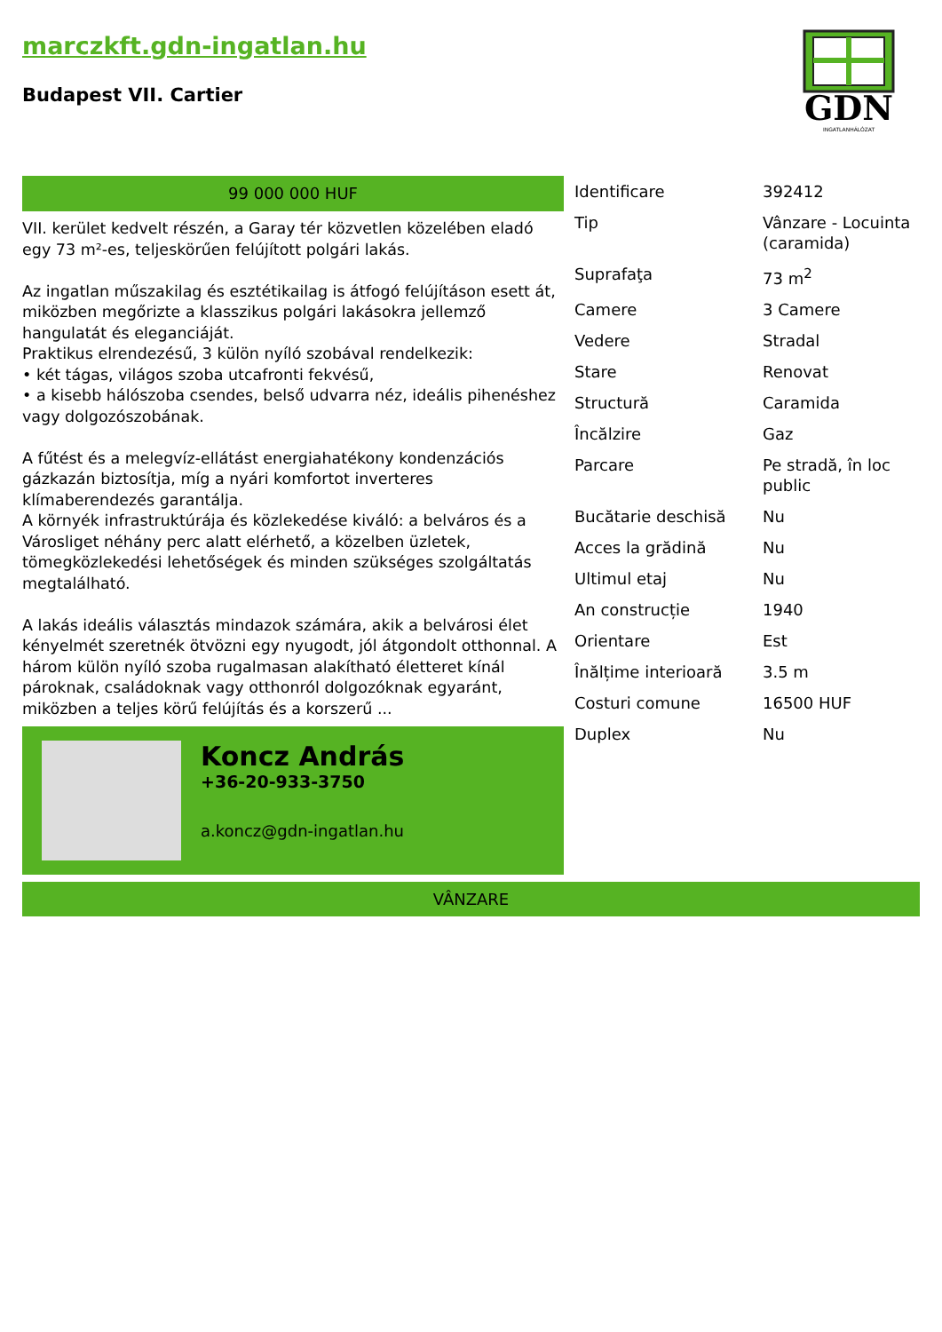marczkft.gdn-ingatlan.hu
Budapest VII. Cartier
GDN
INGATLANHÁLÓZAT
99 000 000 HUF
VII. kerület kedvelt részén, a Garay tér közvetlen közelében eladó egy 73 m²-es, teljeskörűen felújított polgári lakás.
Az ingatlan műszakilag és esztétikailag is átfogó felújításon esett át, miközben megőrizte a klasszikus polgári lakásokra jellemző hangulatát és eleganciáját.
Praktikus elrendezésű, 3 külön nyíló szobával rendelkezik:
• két tágas, világos szoba utcafronti fekvésű,
• a kisebb hálószoba csendes, belső udvarra néz, ideális pihenéshez vagy dolgozószobának.
A fűtést és a melegvíz-ellátást energiahatékony kondenzációs gázkazán biztosítja, míg a nyári komfortot inverteres klímaberendezés garantálja.
A környék infrastruktúrája és közlekedése kiváló: a belváros és a Városliget néhány perc alatt elérhető, a közelben üzletek, tömegközlekedési lehetőségek és minden szükséges szolgáltatás megtalálható.
A lakás ideális választás mindazok számára, akik a belvárosi élet kényelmét szeretnék ötvözni egy nyugodt, jól átgondolt otthonnal. A három külön nyíló szoba rugalmasan alakítható életteret kínál pároknak, családoknak vagy otthonról dolgozóknak egyaránt, miközben a teljes körű felújítás és a korszerű ...
Koncz András
+36-20-933-3750
a.koncz@gdn-ingatlan.hu
| Identificare | 392412 |
| Tip | Vânzare - Locuinta (caramida) |
| Suprafaţa | 73 m<sup>2</sup> |
| Camere | 3 Camere |
| Vedere | Stradal |
| Stare | Renovat |
| Structură | Caramida |
| Încălzire | Gaz |
| Parcare | Pe stradă, în loc public |
| Bucătarie deschisă | Nu |
| Acces la grădină | Nu |
| Ultimul etaj | Nu |
| An construcție | 1940 |
| Orientare | Est |
| Înălțime interioară | 3.5 m |
| Costuri comune | 16500 HUF |
| Duplex | Nu |
VÂNZARE